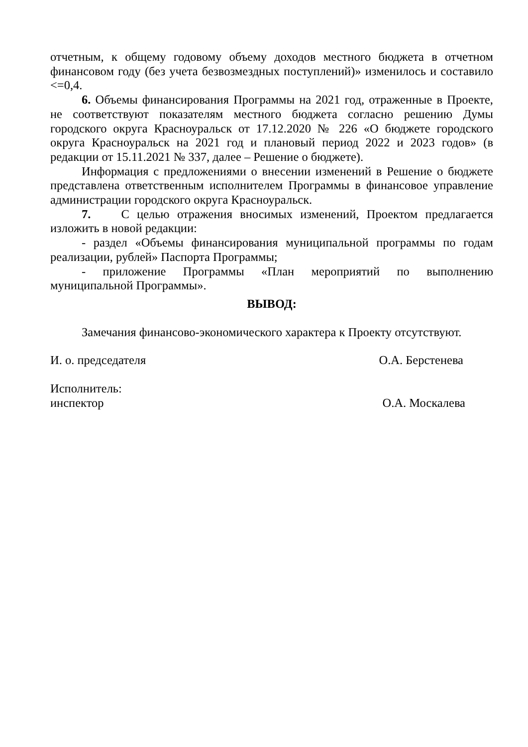отчетным, к общему годовому объему доходов местного бюджета в отчетном финансовом году (без учета безвозмездных поступлений)» изменилось и составило <=0,4.
6. Объемы финансирования Программы на 2021 год, отраженные в Проекте, не соответствуют показателям местного бюджета согласно решению Думы городского округа Красноуральск от 17.12.2020 № 226 «О бюджете городского округа Красноуральск на 2021 год и плановый период 2022 и 2023 годов» (в редакции от 15.11.2021 № 337, далее – Решение о бюджете).
Информация с предложениями о внесении изменений в Решение о бюджете представлена ответственным исполнителем Программы в финансовое управление администрации городского округа Красноуральск.
7. С целью отражения вносимых изменений, Проектом предлагается изложить в новой редакции:
- раздел «Объемы финансирования муниципальной программы по годам реализации, рублей» Паспорта Программы;
- приложение Программы «План мероприятий по выполнению муниципальной Программы».
ВЫВОД:
Замечания финансово-экономического характера к Проекту отсутствуют.
И. о. председателя О.А. Берстенева
Исполнитель:
инспектор О.А. Москалева